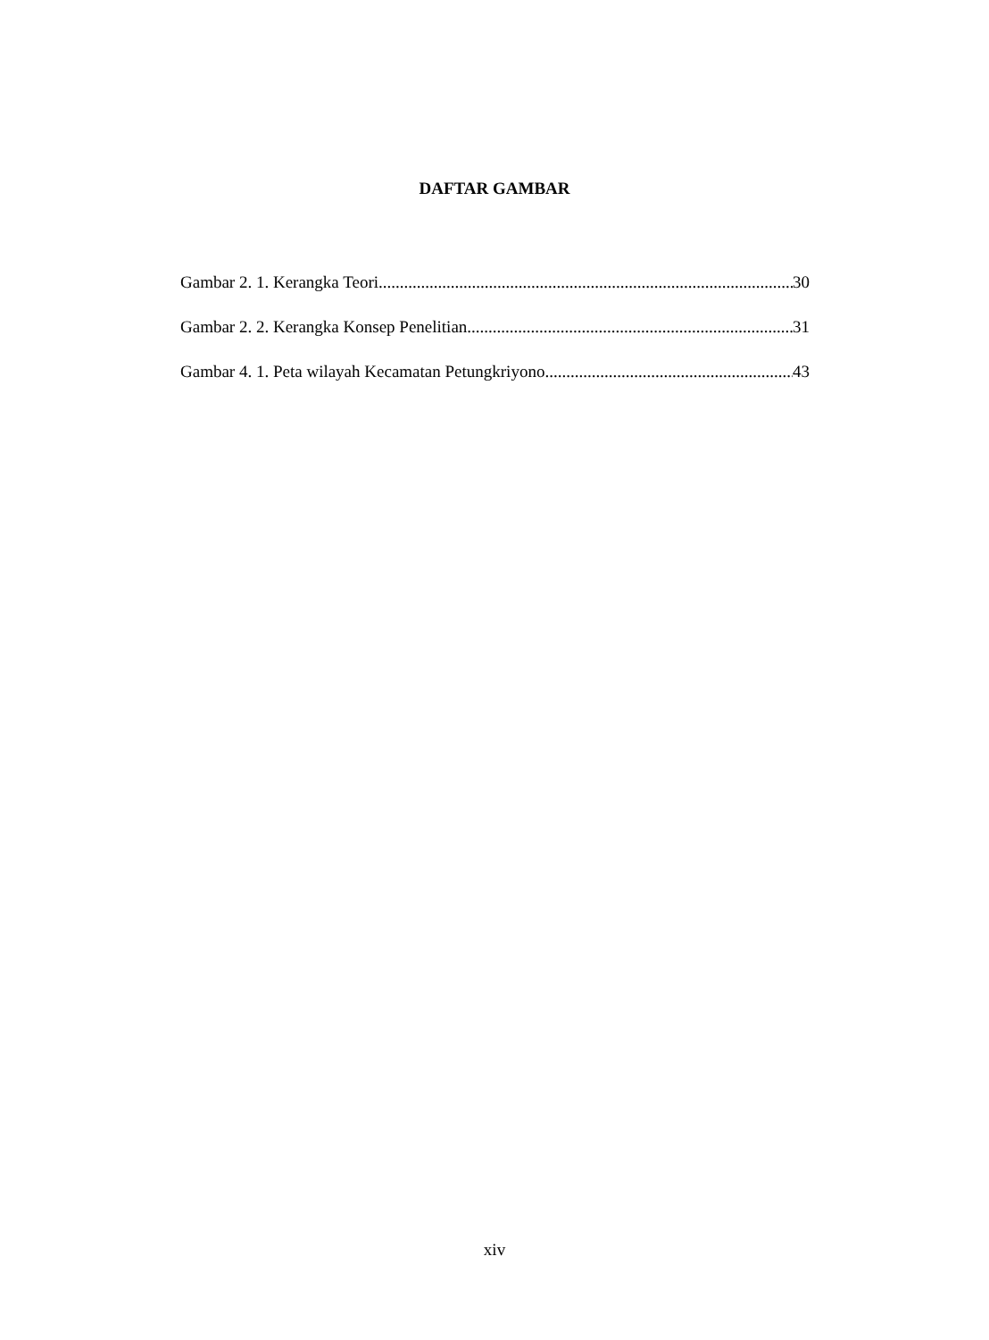DAFTAR GAMBAR
Gambar 2. 1. Kerangka Teori 30
Gambar 2. 2. Kerangka Konsep Penelitian 31
Gambar 4. 1. Peta wilayah Kecamatan Petungkriyono 43
xiv